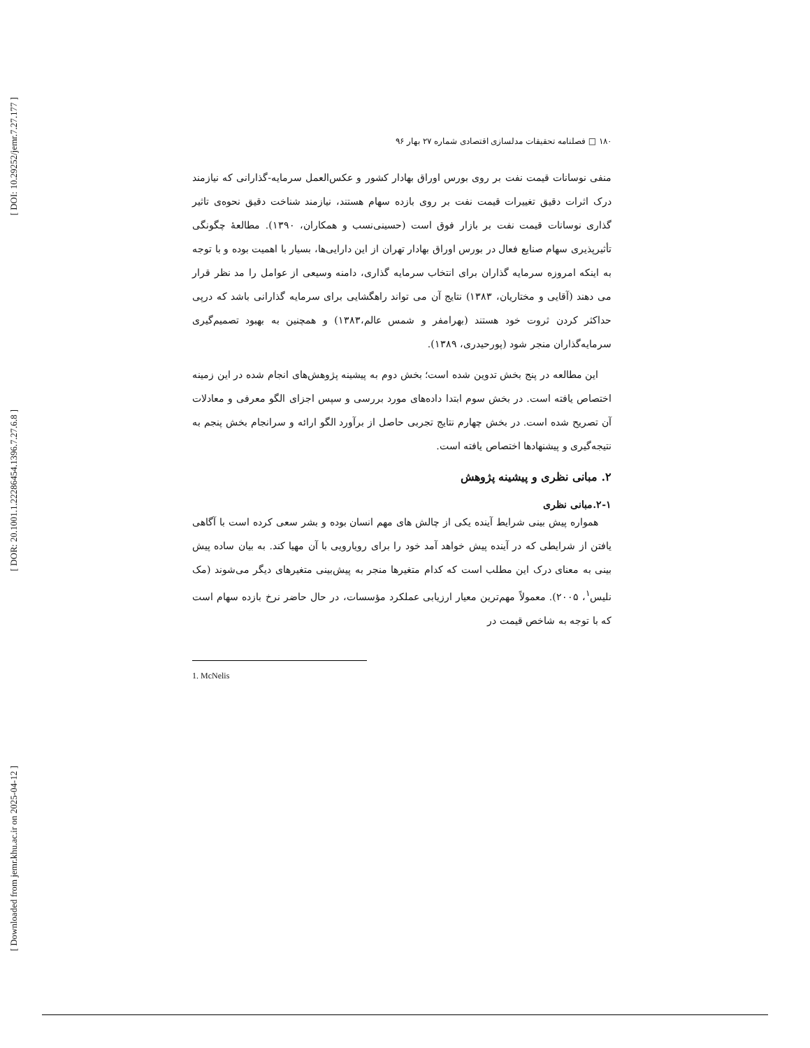[ DOI: 10.29252/jemr.7.27.177 ]
[ DOR: 20.1001.1.22286454.1396.7.27.6.8 ]
[ Downloaded from jemr.khu.ac.ir on 2025-04-12 ]
۱۸۰ □ فصلنامه تحقیقات مدلسازی اقتصادی شماره ۲۷ بهار ۹۶
منفی نوسانات قیمت نفت بر روی بورس اوراق بهادار کشور و عکس‌العمل سرمایه-گذارانی که نیازمند درک اثرات دقیق تغییرات قیمت نفت بر روی بازده سهام هستند، نیازمند شناخت دقیق نحوه‌ی تاثیر گذاری نوسانات قیمت نفت بر بازار فوق است (حسینی‌نسب و همکاران، ۱۳۹۰). مطالعهٔ چگونگی تأثیرپذیری سهام صنایع فعال در بورس اوراق بهادار تهران از این دارایی‌ها، بسیار با اهمیت بوده و با توجه به اینکه امروزه سرمایه گذاران برای انتخاب سرمایه گذاری، دامنه وسیعی از عوامل را مد نظر قرار می دهند (آقایی و مختاریان، ۱۳۸۳) نتایج آن می تواند راهگشایی برای سرمایه گذارانی باشد که درپی حداکثر کردن ثروت خود هستند (بهرامفر و شمس عالم،۱۳۸۳) و همچنین به بهبود تصمیم‌گیری سرمایه‌گذاران منجر شود (پورحیدری، ۱۳۸۹).
این مطالعه در پنج بخش تدوین شده است؛ بخش دوم به پیشینه پژوهش‌های انجام شده در این زمینه اختصاص یافته است. در بخش سوم ابتدا داده‌های مورد بررسی و سپس اجزای الگو معرفی و معادلات آن تصریح شده است. در بخش چهارم نتایج تجربی حاصل از برآورد الگو ارائه و سرانجام بخش پنجم به نتیجه‌گیری و پیشنهادها اختصاص یافته است.
۲. مبانی نظری و پیشینه پژوهش
۲-۱.مبانی نظری
همواره پیش بینی شرایط آینده یکی از چالش های مهم انسان بوده و بشر سعی کرده است با آگاهی یافتن از شرایطی که در آینده پیش خواهد آمد خود را برای رویارویی با آن مهیا کند. به بیان ساده پیش بینی به معنای درک این مطلب است که کدام متغیرها منجر به پیش‌بینی متغیرهای دیگر می‌شوند (مک نلیس<sup>۱</sup>، ۲۰۰۵). معمولاً مهم‌ترین معیار ارزیابی عملکرد مؤسسات، در حال حاضر نرخ بازده سهام است که با توجه به شاخص قیمت در
1. McNelis